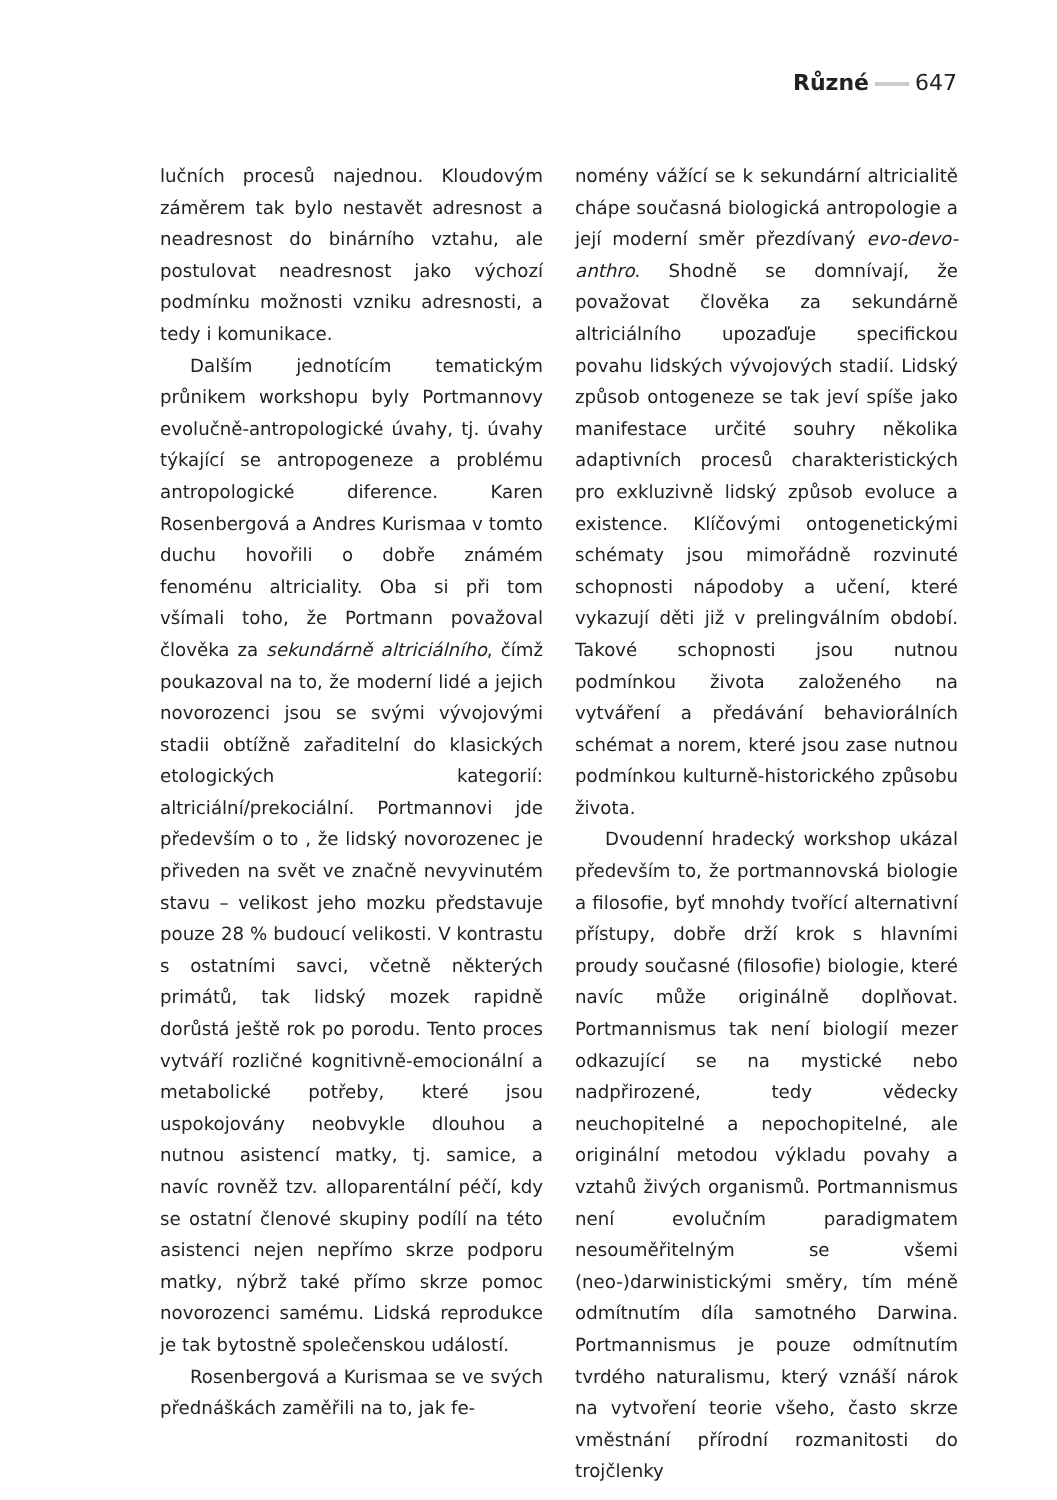Různé 647
lučních procesů najednou. Kloudovým záměrem tak bylo nestavět adresnost a neadresnost do binárního vztahu, ale postulovat neadresnost jako výchozí podmínku možnosti vzniku adresnosti, a tedy i komunikace.
Dalším jednotícím tematickým průnikem workshopu byly Portmannovy evolučně-antropologické úvahy, tj. úvahy týkající se antropogeneze a problému antropologické diference. Karen Rosenbergová a Andres Kurismaa v tomto duchu hovořili o dobře známém fenoménu altriciality. Oba si při tom všímali toho, že Portmann považoval člověka za sekundárně altriciálního, čímž poukazoval na to, že moderní lidé a jejich novorozenci jsou se svými vývojovými stadii obtížně zařaditelní do klasických etologických kategorií: altriciální/prekociální. Portmannovi jde především o to , že lidský novorozenec je přiveden na svět ve značně nevyvinutém stavu – velikost jeho mozku představuje pouze 28 % budoucí velikosti. V kontrastu s ostatními savci, včetně některých primátů, tak lidský mozek rapidně dorůstá ještě rok po porodu. Tento proces vytváří rozličné kognitivně-emocionální a metabolické potřeby, které jsou uspokojovány neobvykle dlouhou a nutnou asistencí matky, tj. samice, a navíc rovněž tzv. alloparentální péčí, kdy se ostatní členové skupiny podílí na této asistenci nejen nepřímo skrze podporu matky, nýbrž také přímo skrze pomoc novorozenci samému. Lidská reprodukce je tak bytostně společenskou událostí.
Rosenbergová a Kurismaa se ve svých přednáškách zaměřili na to, jak fe-
nomény vážící se k sekundární altricialitě chápe současná biologická antropologie a její moderní směr přezdívaný evo-devo-anthro. Shodně se domnívají, že považovat člověka za sekundárně altriciálního upozaďuje specifickou povahu lidských vývojových stadií. Lidský způsob ontogeneze se tak jeví spíše jako manifestace určité souhry několika adaptivních procesů charakteristických pro exkluzivně lidský způsob evoluce a existence. Klíčovými ontogenetickými schématy jsou mimořádně rozvinuté schopnosti nápodoby a učení, které vykazují děti již v prelingválním období. Takové schopnosti jsou nutnou podmínkou života založeného na vytváření a předávání behaviorálních schémat a norem, které jsou zase nutnou podmínkou kulturně-historického způsobu života.
Dvoudenní hradecký workshop ukázal především to, že portmannovská biologie a filosofie, byť mnohdy tvořící alternativní přístupy, dobře drží krok s hlavními proudy současné (filosofie) biologie, které navíc může originálně doplňovat. Portmannismus tak není biologií mezer odkazující se na mystické nebo nadpřirozené, tedy vědecky neuchopitelné a nepochopitelné, ale originální metodou výkladu povahy a vztahů živých organismů. Portmannismus není evolučním paradigmatem nesouměřitelným se všemi (neo-)darwinistickými směry, tím méně odmítnutím díla samotného Darwina. Portmannismus je pouze odmítnutím tvrdého naturalismu, který vznáší nárok na vytvoření teorie všeho, často skrze vměstnání přírodní rozmanitosti do trojčlenky